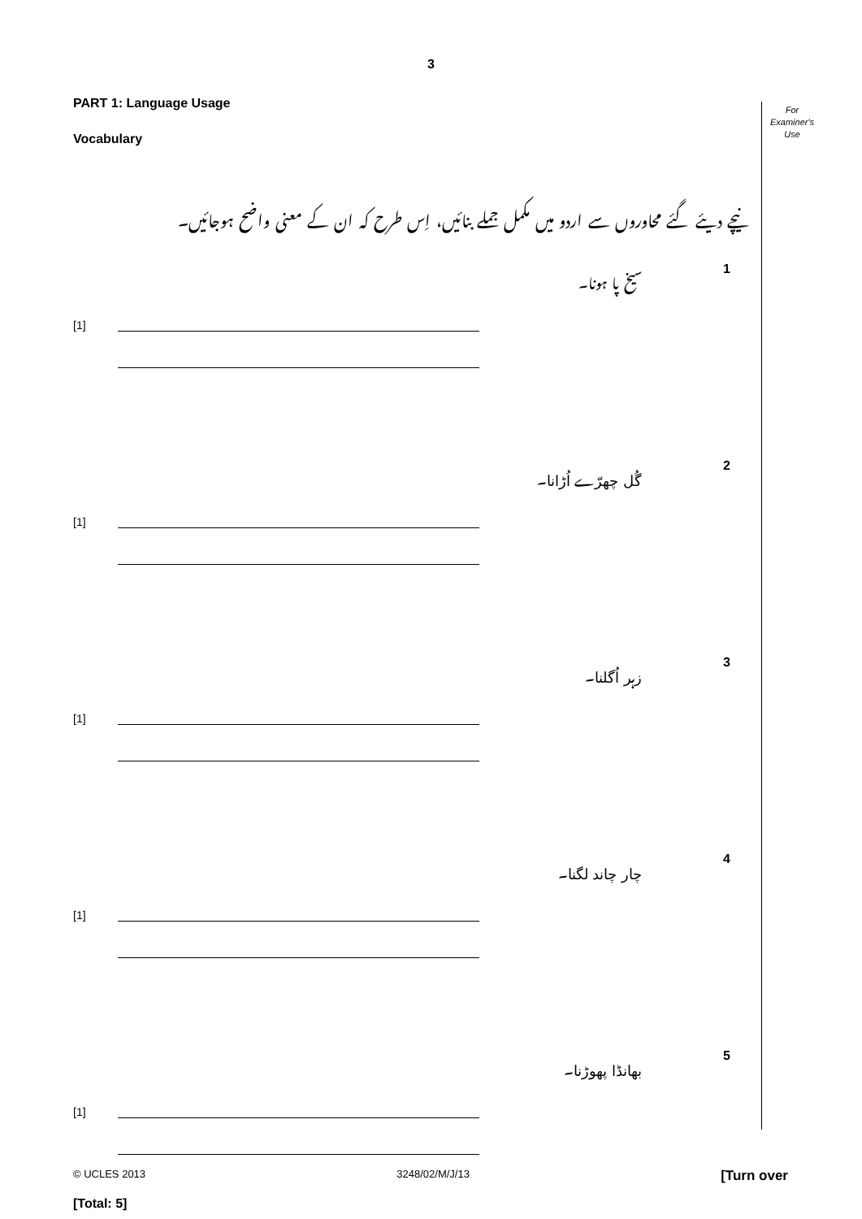3
For
Examiner's
Use
PART 1: Language Usage
Vocabulary
نیچے دیئے گئے محاوروں سے اردو میں مکمل جملے بنائیں، اِس طرح کہ ان کے معنی واضح ہوجائیں۔
سیخ پا ہونا۔ 1
[1]
گُل چھرّے اُڑانا۔ 2
[1]
زہر اُگلنا۔ 3
[1]
چار چاند لگنا۔ 4
[1]
بھانڈا پھوڑنا۔ 5
[1]
[Total: 5]
© UCLES 2013 3248/02/M/J/13 [Turn over